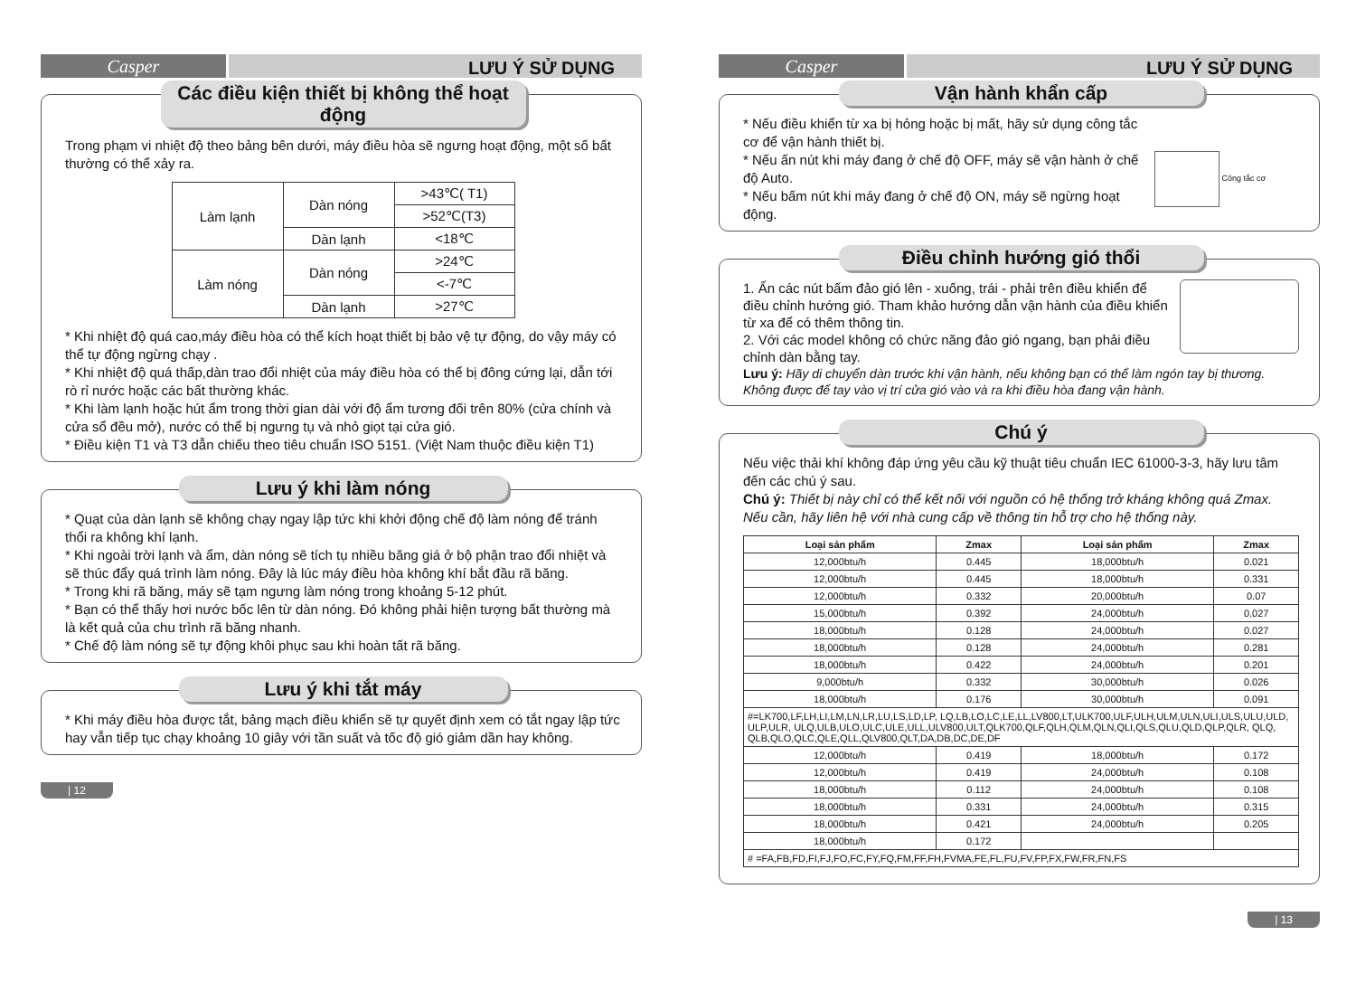Casper
LƯU Ý SỬ DỤNG
Các điều kiện thiết bị không thể hoạt động
Trong phạm vi nhiệt độ theo bảng bên dưới, máy điều hòa sẽ ngưng hoạt động, một số bất thường có thể xảy ra.
| Làm lạnh | Dàn nóng | >43℃( T1) |
| | | >52℃(T3) |
| | Dàn lạnh | <18℃ |
| Làm nóng | Dàn nóng | >24℃ |
| | | <-7℃ |
| | Dàn lạnh | >27℃ |
* Khi nhiệt độ quá cao,máy điều hòa có thể kích hoạt thiết bị bảo vệ tự động, do vậy máy có thể tự động ngừng chạy .
* Khi nhiệt độ quá thấp,dàn trao đổi nhiệt của máy điều hòa có thể bị đông cứng lại, dẫn tới rò rỉ nước hoặc các bất thường khác.
* Khi làm lạnh hoặc hút ẩm trong thời gian dài với độ ẩm tương đối trên 80% (cửa chính và cửa sổ đều mở), nước có thể bị ngưng tụ và nhỏ giọt tại cửa gió.
* Điều kiện T1 và T3 dẫn chiếu theo tiêu chuẩn ISO 5151. (Việt Nam thuộc điều kiện T1)
Lưu ý khi làm nóng
* Quạt của dàn lạnh sẽ không chạy ngay lập tức khi khởi động chế độ làm nóng để tránh thổi ra không khí lạnh.
* Khi ngoài trời lạnh và ẩm, dàn nóng sẽ tích tụ nhiều băng giá ở bộ phận trao đổi nhiệt và sẽ thúc đẩy quá trình làm nóng. Đây là lúc máy điều hòa không khí bắt đầu rã băng.
* Trong khi rã băng, máy sẽ tạm ngưng làm nóng trong khoảng 5-12 phút.
* Bạn có thể thấy hơi nước bốc lên từ dàn nóng. Đó không phải hiện tượng bất thường mà là kết quả của chu trình rã băng nhanh.
* Chế độ làm nóng sẽ tự động khôi phục sau khi hoàn tất rã băng.
Lưu ý khi tắt máy
* Khi máy điều hòa được tắt, bảng mạch điều khiển sẽ tự quyết định xem có tắt ngay lập tức hay vẫn tiếp tục chạy khoảng 10 giây với tần suất và tốc độ gió giảm dần hay không.
| 12
Casper
LƯU Ý SỬ DỤNG
Vận hành khẩn cấp
* Nếu điều khiển từ xa bị hỏng hoặc bị mất, hãy sử dụng công tắc cơ để vận hành thiết bị.
* Nếu ấn nút khi máy đang ở chế độ OFF, máy sẽ vận hành ở chế độ Auto.
* Nếu bấm nút khi máy đang ở chế độ ON, máy sẽ ngừng hoạt động.
Công tắc cơ
Điều chỉnh hướng gió thổi
1. Ấn các nút bấm đảo gió lên - xuống, trái - phải trên điều khiển để điều chỉnh hướng gió. Tham khảo hướng dẫn vận hành của điều khiển từ xa để có thêm thông tin.
2. Với các model không có chức năng đảo gió ngang, bạn phải điều chỉnh dàn bằng tay.
Lưu ý: Hãy di chuyển dàn trước khi vận hành, nếu không bạn có thể làm ngón tay bị thương. Không được để tay vào vị trí cửa gió vào và ra khi điều hòa đang vận hành.
Chú ý
Nếu việc thải khí không đáp ứng yêu cầu kỹ thuật tiêu chuẩn IEC 61000-3-3, hãy lưu tâm đến các chú ý sau.
Chú ý: Thiết bị này chỉ có thể kết nối với nguồn có hệ thống trở kháng không quá Zmax. Nếu cần, hãy liên hệ với nhà cung cấp về thông tin hỗ trợ cho hệ thống này.
| Loại sản phẩm | Zmax | Loại sản phẩm | Zmax |
| --- | --- | --- | --- |
| 12,000btu/h | 0.445 | 18,000btu/h | 0.021 |
| 12,000btu/h | 0.445 | 18,000btu/h | 0.331 |
| 12,000btu/h | 0.332 | 20,000btu/h | 0.07 |
| 15,000btu/h | 0.392 | 24,000btu/h | 0.027 |
| 18,000btu/h | 0.128 | 24,000btu/h | 0.027 |
| 18,000btu/h | 0.128 | 24,000btu/h | 0.281 |
| 18,000btu/h | 0.422 | 24,000btu/h | 0.201 |
| 9,000btu/h | 0.332 | 30,000btu/h | 0.026 |
| 18,000btu/h | 0.176 | 30,000btu/h | 0.091 |
| #=LK700,LF,LH,LI,LM,LN,LR,LU,LS,LD,LP, LQ,LB,LO,LC,LE,LL,LV800,LT,ULK700,ULF,ULH,ULM,ULN,ULI,ULS,ULU,ULD, ULP,ULR, ULQ,ULB,ULO,ULC,ULE,ULL,ULV800,ULT,QLK700,QLF,QLH,QLM,QLN,QLI,QLS,QLU,QLD,QLP,QLR, QLQ, QLB,QLO,QLC,QLE,QLL,QLV800,QLT,DA,DB,DC,DE,DF | | | |
| 12,000btu/h | 0.419 | 18,000btu/h | 0.172 |
| 12,000btu/h | 0.419 | 24,000btu/h | 0.108 |
| 18,000btu/h | 0.112 | 24,000btu/h | 0.108 |
| 18,000btu/h | 0.331 | 24,000btu/h | 0.315 |
| 18,000btu/h | 0.421 | 24,000btu/h | 0.205 |
| 18,000btu/h | 0.172 | | |
| # =FA,FB,FD,FI,FJ,FO,FC,FY,FQ,FM,FF,FH,FVMA,FE,FL,FU,FV,FP,FX,FW,FR,FN,FS | | | |
| 13